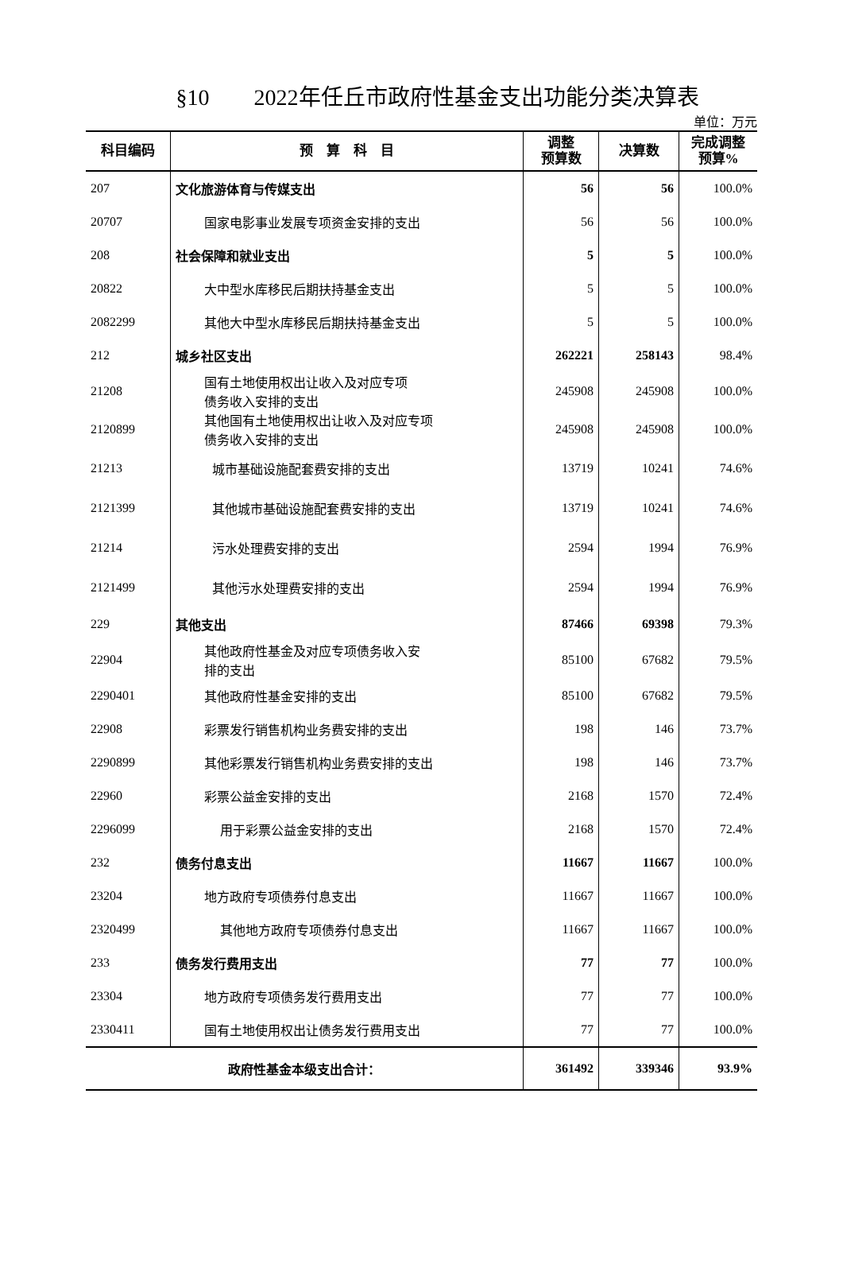§10　　2022年任丘市政府性基金支出功能分类决算表
单位：万元
| 科目编码 | 预 算 科 目 | 调整 预算数 | 决算数 | 完成调整 预算% |
| --- | --- | --- | --- | --- |
| 207 | 文化旅游体育与传媒支出 | 56 | 56 | 100.0% |
| 20707 | 国家电影事业发展专项资金安排的支出 | 56 | 56 | 100.0% |
| 208 | 社会保障和就业支出 | 5 | 5 | 100.0% |
| 20822 | 大中型水库移民后期扶持基金支出 | 5 | 5 | 100.0% |
| 2082299 | 其他大中型水库移民后期扶持基金支出 | 5 | 5 | 100.0% |
| 212 | 城乡社区支出 | 262221 | 258143 | 98.4% |
| 21208 | 国有土地使用权出让收入及对应专项 债务收入安排的支出 | 245908 | 245908 | 100.0% |
| 2120899 | 其他国有土地使用权出让收入及对应专项 债务收入安排的支出 | 245908 | 245908 | 100.0% |
| 21213 | 城市基础设施配套费安排的支出 | 13719 | 10241 | 74.6% |
| 2121399 | 其他城市基础设施配套费安排的支出 | 13719 | 10241 | 74.6% |
| 21214 | 污水处理费安排的支出 | 2594 | 1994 | 76.9% |
| 2121499 | 其他污水处理费安排的支出 | 2594 | 1994 | 76.9% |
| 229 | 其他支出 | 87466 | 69398 | 79.3% |
| 22904 | 其他政府性基金及对应专项债务收入安 排的支出 | 85100 | 67682 | 79.5% |
| 2290401 | 其他政府性基金安排的支出 | 85100 | 67682 | 79.5% |
| 22908 | 彩票发行销售机构业务费安排的支出 | 198 | 146 | 73.7% |
| 2290899 | 其他彩票发行销售机构业务费安排的支出 | 198 | 146 | 73.7% |
| 22960 | 彩票公益金安排的支出 | 2168 | 1570 | 72.4% |
| 2296099 | 用于彩票公益金安排的支出 | 2168 | 1570 | 72.4% |
| 232 | 债务付息支出 | 11667 | 11667 | 100.0% |
| 23204 | 地方政府专项债券付息支出 | 11667 | 11667 | 100.0% |
| 2320499 | 其他地方政府专项债券付息支出 | 11667 | 11667 | 100.0% |
| 233 | 债务发行费用支出 | 77 | 77 | 100.0% |
| 23304 | 地方政府专项债务发行费用支出 | 77 | 77 | 100.0% |
| 2330411 | 国有土地使用权出让债务发行费用支出 | 77 | 77 | 100.0% |
| 政府性基金本级支出合计： | | 361492 | 339346 | 93.9% |